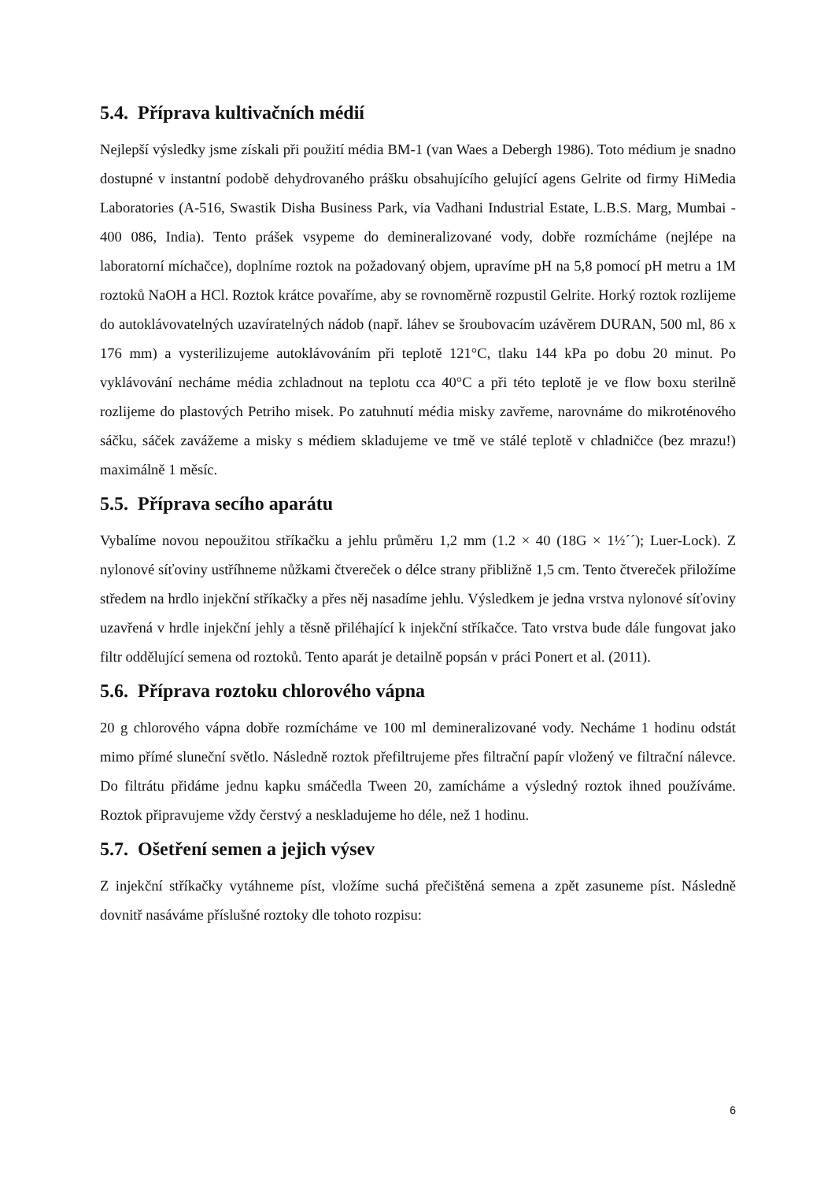5.4. Příprava kultivačních médií
Nejlepší výsledky jsme získali při použití média BM-1 (van Waes a Debergh 1986). Toto médium je snadno dostupné v instantní podobě dehydrovaného prášku obsahujícího gelující agens Gelrite od firmy HiMedia Laboratories (A-516, Swastik Disha Business Park, via Vadhani Industrial Estate, L.B.S. Marg, Mumbai - 400 086, India). Tento prášek vsypeme do demineralizované vody, dobře rozmícháme (nejlépe na laboratorní míchačce), doplníme roztok na požadovaný objem, upravíme pH na 5,8 pomocí pH metru a 1M roztoků NaOH a HCl. Roztok krátce povaříme, aby se rovnoměrně rozpustil Gelrite. Horký roztok rozlijeme do autoklávovatelných uzavíratelných nádob (např. láhev se šroubovacím uzávěrem DURAN, 500 ml, 86 x 176 mm) a vysterilizujeme autoklávováním při teplotě 121°C, tlaku 144 kPa po dobu 20 minut. Po vyklávování necháme média zchladnout na teplotu cca 40°C a při této teplotě je ve flow boxu sterilně rozlijeme do plastových Petriho misek. Po zatuhnutí média misky zavřeme, narovnáme do mikroténového sáčku, sáček zavážeme a misky s médiem skladujeme ve tmě ve stálé teplotě v chladničce (bez mrazu!) maximálně 1 měsíc.
5.5. Příprava secího aparátu
Vybalíme novou nepoužitou stříkačku a jehlu průměru 1,2 mm (1.2 × 40 (18G × 1½´´); Luer-Lock). Z nylonové síťoviny ustříhneme nůžkami čtvereček o délce strany přibližně 1,5 cm. Tento čtvereček přiložíme středem na hrdlo injekční stříkačky a přes něj nasadíme jehlu. Výsledkem je jedna vrstva nylonové síťoviny uzavřená v hrdle injekční jehly a těsně přiléhající k injekční stříkačce. Tato vrstva bude dále fungovat jako filtr oddělující semena od roztoků. Tento aparát je detailně popsán v práci Ponert et al. (2011).
5.6. Příprava roztoku chlorového vápna
20 g chlorového vápna dobře rozmícháme ve 100 ml demineralizované vody. Necháme 1 hodinu odstát mimo přímé sluneční světlo. Následně roztok přefiltrujeme přes filtrační papír vložený ve filtrační nálevce. Do filtrátu přidáme jednu kapku smáčedla Tween 20, zamícháme a výsledný roztok ihned používáme. Roztok připravujeme vždy čerstvý a neskladujeme ho déle, než 1 hodinu.
5.7. Ošetření semen a jejich výsev
Z injekční stříkačky vytáhneme píst, vložíme suchá přečištěná semena a zpět zasuneme píst. Následně dovnitř nasáváme příslušné roztoky dle tohoto rozpisu:
6